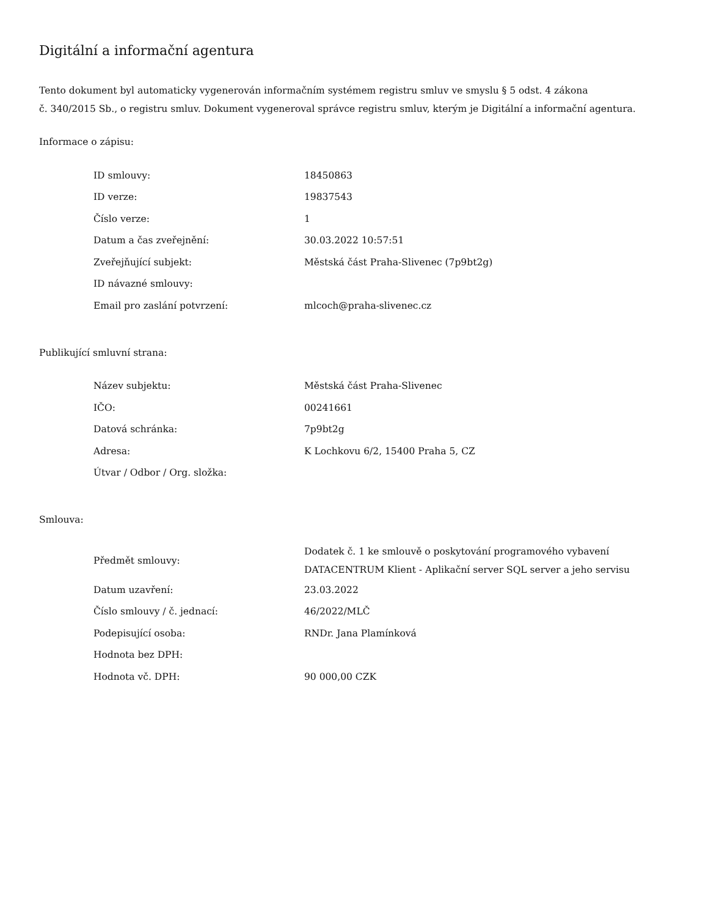Digitální a informační agentura
Tento dokument byl automaticky vygenerován informačním systémem registru smluv ve smyslu § 5 odst. 4 zákona
č. 340/2015 Sb., o registru smluv. Dokument vygeneroval správce registru smluv, kterým je Digitální a informační agentura.
Informace o zápisu:
| ID smlouvy: | 18450863 |
| ID verze: | 19837543 |
| Číslo verze: | 1 |
| Datum a čas zveřejnění: | 30.03.2022 10:57:51 |
| Zveřejňující subjekt: | Městská část Praha-Slivenec (7p9bt2g) |
| ID návazné smlouvy: | |
| Email pro zaslání potvrzení: | mlcoch@praha-slivenec.cz |
Publikující smluvní strana:
| Název subjektu: | Městská část Praha-Slivenec |
| IČO: | 00241661 |
| Datová schránka: | 7p9bt2g |
| Adresa: | K Lochkovu 6/2, 15400 Praha 5, CZ |
| Útvar / Odbor / Org. složka: | |
Smlouva:
| Předmět smlouvy: | Dodatek č. 1 ke smlouvě o poskytování programového vybavení DATACENTRUM Klient - Aplikační server SQL server a jeho servisu |
| Datum uzavření: | 23.03.2022 |
| Číslo smlouvy / č. jednací: | 46/2022/MLČ |
| Podepisující osoba: | RNDr. Jana Plamínková |
| Hodnota bez DPH: | |
| Hodnota vč. DPH: | 90 000,00 CZK |